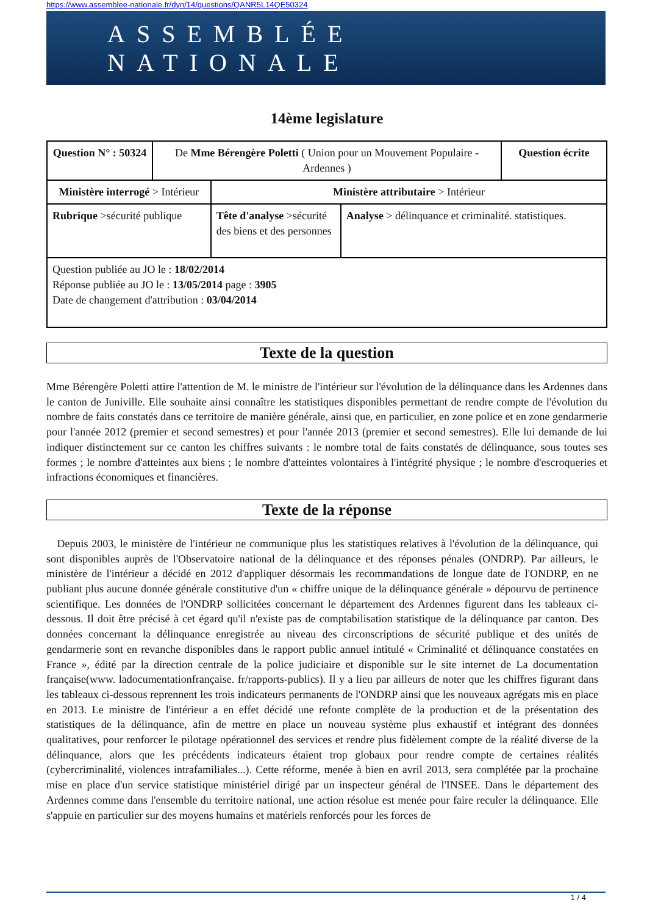https://www.assemblee-nationale.fr/dyn/14/questions/QANR5L14QE50324
ASSEMBLÉE NATIONALE
14ème legislature
| Question N° : 50324 | De Mme Bérengère Poletti ( Union pour un Mouvement Populaire - Ardennes ) | | | Question écrite |
| Ministère interrogé > Intérieur | | Ministère attributaire > Intérieur | | |
| Rubrique >sécurité publique | | Tête d'analyse >sécurité des biens et des personnes | Analyse > délinquance et criminalité. statistiques. | |
| Question publiée au JO le : 18/02/2014 Réponse publiée au JO le : 13/05/2014 page : 3905 Date de changement d'attribution : 03/04/2014 | | | | |
Texte de la question
Mme Bérengère Poletti attire l'attention de M. le ministre de l'intérieur sur l'évolution de la délinquance dans les Ardennes dans le canton de Juniville. Elle souhaite ainsi connaître les statistiques disponibles permettant de rendre compte de l'évolution du nombre de faits constatés dans ce territoire de manière générale, ainsi que, en particulier, en zone police et en zone gendarmerie pour l'année 2012 (premier et second semestres) et pour l'année 2013 (premier et second semestres). Elle lui demande de lui indiquer distinctement sur ce canton les chiffres suivants : le nombre total de faits constatés de délinquance, sous toutes ses formes ; le nombre d'atteintes aux biens ; le nombre d'atteintes volontaires à l'intégrité physique ; le nombre d'escroqueries et infractions économiques et financières.
Texte de la réponse
Depuis 2003, le ministère de l'intérieur ne communique plus les statistiques relatives à l'évolution de la délinquance, qui sont disponibles auprès de l'Observatoire national de la délinquance et des réponses pénales (ONDRP). Par ailleurs, le ministère de l'intérieur a décidé en 2012 d'appliquer désormais les recommandations de longue date de l'ONDRP, en ne publiant plus aucune donnée générale constitutive d'un « chiffre unique de la délinquance générale » dépourvu de pertinence scientifique. Les données de l'ONDRP sollicitées concernant le département des Ardennes figurent dans les tableaux ci-dessous. Il doit être précisé à cet égard qu'il n'existe pas de comptabilisation statistique de la délinquance par canton. Des données concernant la délinquance enregistrée au niveau des circonscriptions de sécurité publique et des unités de gendarmerie sont en revanche disponibles dans le rapport public annuel intitulé « Criminalité et délinquance constatées en France », édité par la direction centrale de la police judiciaire et disponible sur le site internet de La documentation française(www. ladocumentationfrançaise. fr/rapports-publics). Il y a lieu par ailleurs de noter que les chiffres figurant dans les tableaux ci-dessous reprennent les trois indicateurs permanents de l'ONDRP ainsi que les nouveaux agrégats mis en place en 2013. Le ministre de l'intérieur a en effet décidé une refonte complète de la production et de la présentation des statistiques de la délinquance, afin de mettre en place un nouveau système plus exhaustif et intégrant des données qualitatives, pour renforcer le pilotage opérationnel des services et rendre plus fidèlement compte de la réalité diverse de la délinquance, alors que les précédents indicateurs étaient trop globaux pour rendre compte de certaines réalités (cybercriminalité, violences intrafamiliales...). Cette réforme, menée à bien en avril 2013, sera complétée par la prochaine mise en place d'un service statistique ministériel dirigé par un inspecteur général de l'INSEE. Dans le département des Ardennes comme dans l'ensemble du territoire national, une action résolue est menée pour faire reculer la délinquance. Elle s'appuie en particulier sur des moyens humains et matériels renforcés pour les forces de
1 / 4